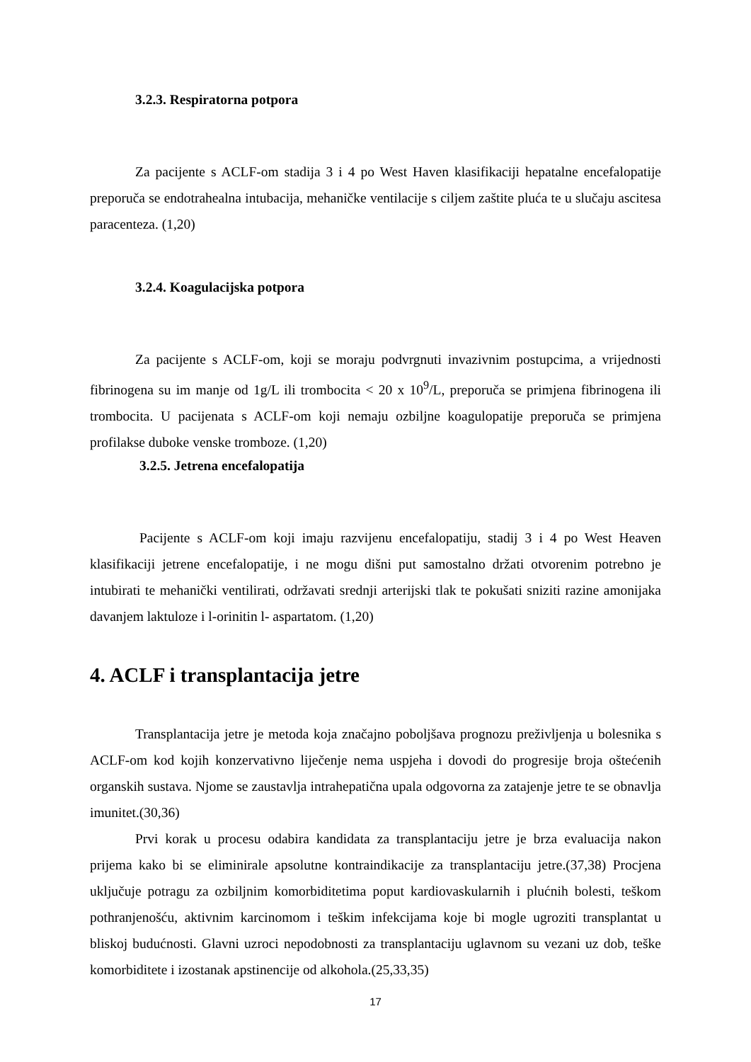3.2.3. Respiratorna potpora
Za pacijente s ACLF-om stadija 3 i 4 po West Haven klasifikaciji hepatalne encefalopatije preporuča se endotrahealna intubacija, mehaničke ventilacije s ciljem zaštite pluća te u slučaju ascitesa paracenteza. (1,20)
3.2.4. Koagulacijska potpora
Za pacijente s ACLF-om, koji se moraju podvrgnuti invazivnim postupcima, a vrijednosti fibrinogena su im manje od 1g/L ili trombocita < 20 x 10<sup>9</sup>/L, preporuča se primjena fibrinogena ili trombocita. U pacijenata s ACLF-om koji nemaju ozbiljne koagulopatije preporuča se primjena profilakse duboke venske tromboze. (1,20)
3.2.5. Jetrena encefalopatija
Pacijente s ACLF-om koji imaju razvijenu encefalopatiju, stadij 3 i 4 po West Heaven klasifikaciji jetrene encefalopatije, i ne mogu dišni put samostalno držati otvorenim potrebno je intubirati te mehanički ventilirati, održavati srednji arterijski tlak te pokušati sniziti razine amonijaka davanjem laktuloze i l-orinitin l- aspartatom. (1,20)
4. ACLF i transplantacija jetre
Transplantacija jetre je metoda koja značajno poboljšava prognozu preživljenja u bolesnika s ACLF-om kod kojih konzervativno liječenje nema uspjeha i dovodi do progresije broja oštećenih organskih sustava. Njome se zaustavlja intrahepatična upala odgovorna za zatajenje jetre te se obnavlja imunitet.(30,36)
Prvi korak u procesu odabira kandidata za transplantaciju jetre je brza evaluacija nakon prijema kako bi se eliminirale apsolutne kontraindikacije za transplantaciju jetre.(37,38) Procjena uključuje potragu za ozbiljnim komorbiditetima poput kardiovaskularnih i plućnih bolesti, teškom pothranjenošću, aktivnim karcinomom i teškim infekcijama koje bi mogle ugroziti transplantat u bliskoj budućnosti. Glavni uzroci nepodobnosti za transplantaciju uglavnom su vezani uz dob, teške komorbiditete i izostanak apstinencije od alkohola.(25,33,35)
17